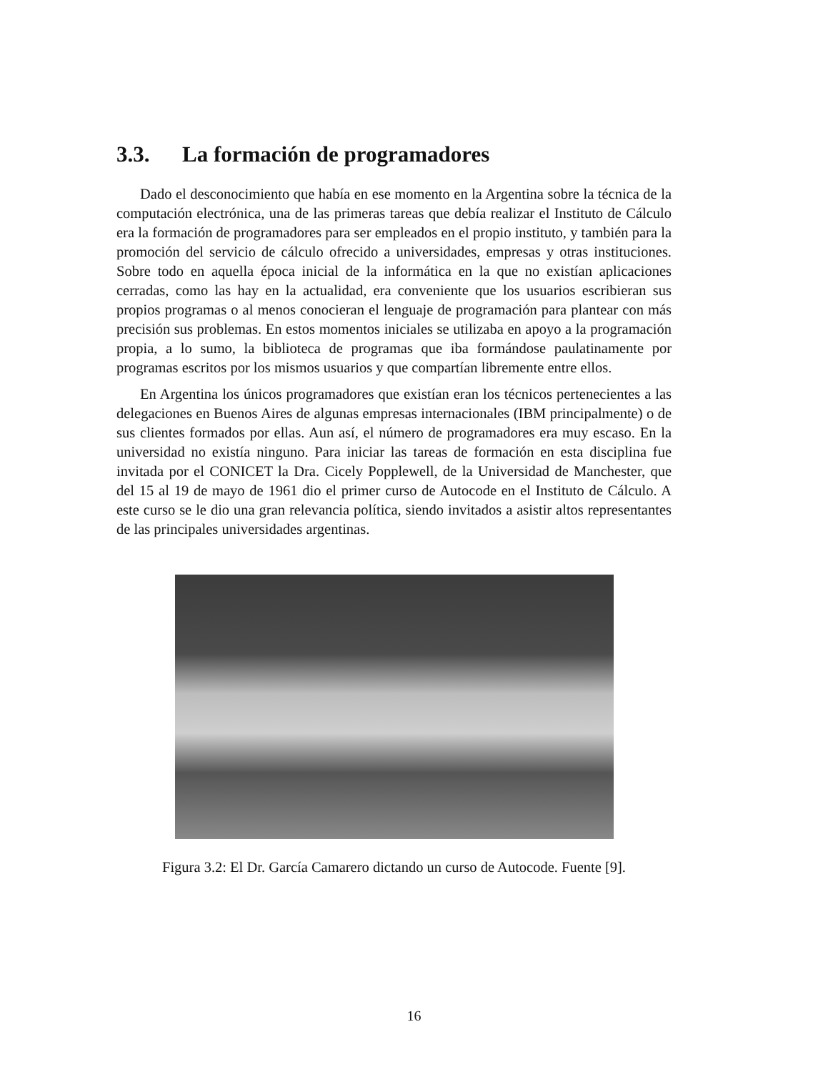3.3. La formación de programadores
Dado el desconocimiento que había en ese momento en la Argentina sobre la técnica de la computación electrónica, una de las primeras tareas que debía realizar el Instituto de Cálculo era la formación de programadores para ser empleados en el propio instituto, y también para la promoción del servicio de cálculo ofrecido a universidades, empresas y otras instituciones. Sobre todo en aquella época inicial de la informática en la que no existían aplicaciones cerradas, como las hay en la actualidad, era conveniente que los usuarios escribieran sus propios programas o al menos conocieran el lenguaje de programación para plantear con más precisión sus problemas. En estos momentos iniciales se utilizaba en apoyo a la programación propia, a lo sumo, la biblioteca de programas que iba formándose paulatinamente por programas escritos por los mismos usuarios y que compartían libremente entre ellos.
En Argentina los únicos programadores que existían eran los técnicos pertenecientes a las delegaciones en Buenos Aires de algunas empresas internacionales (IBM principalmente) o de sus clientes formados por ellas. Aun así, el número de programadores era muy escaso. En la universidad no existía ninguno. Para iniciar las tareas de formación en esta disciplina fue invitada por el CONICET la Dra. Cicely Popplewell, de la Universidad de Manchester, que del 15 al 19 de mayo de 1961 dio el primer curso de Autocode en el Instituto de Cálculo. A este curso se le dio una gran relevancia política, siendo invitados a asistir altos representantes de las principales universidades argentinas.
Figura 3.2: El Dr. García Camarero dictando un curso de Autocode. Fuente [9].
16